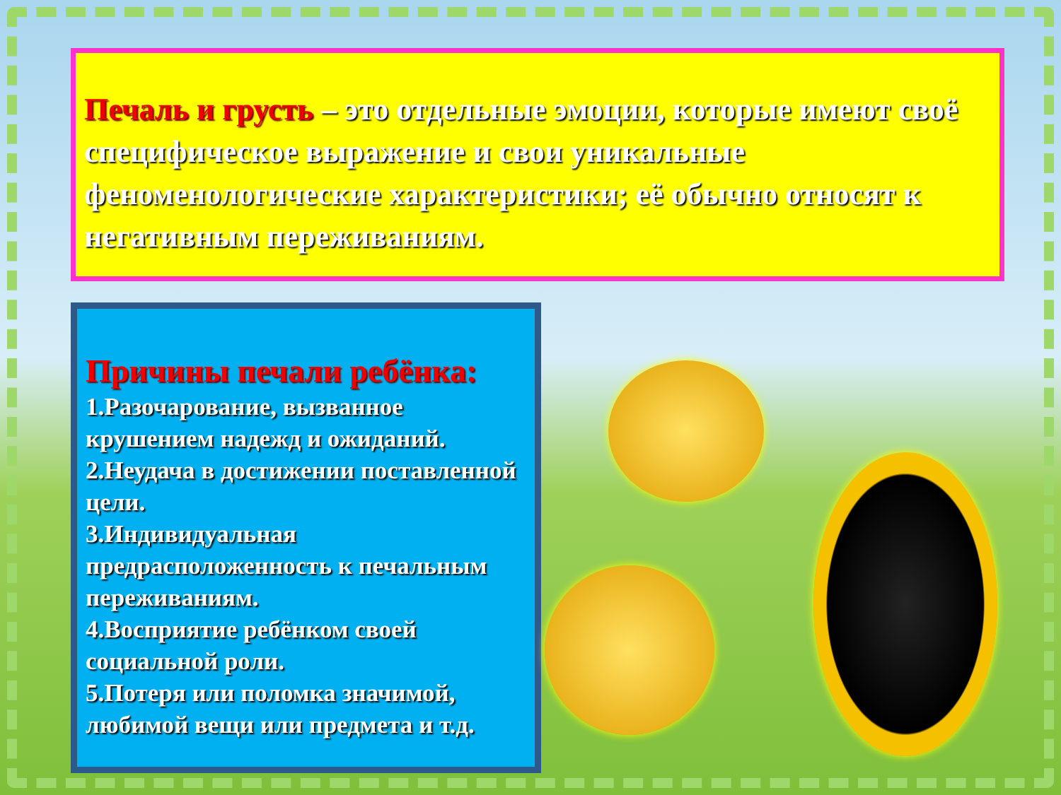Печаль и грусть – это отдельные эмоции, которые имеют своё специфическое выражение и свои уникальные феноменологические характеристики; её обычно относят к негативным переживаниям.
Причины печали ребёнка:
1.Разочарование, вызванное крушением надежд и ожиданий.
2.Неудача в достижении поставленной цели.
3.Индивидуальная предрасположенность к печальным переживаниям.
4.Восприятие ребёнком своей социальной роли.
5.Потеря или поломка значимой, любимой вещи или предмета и т.д.